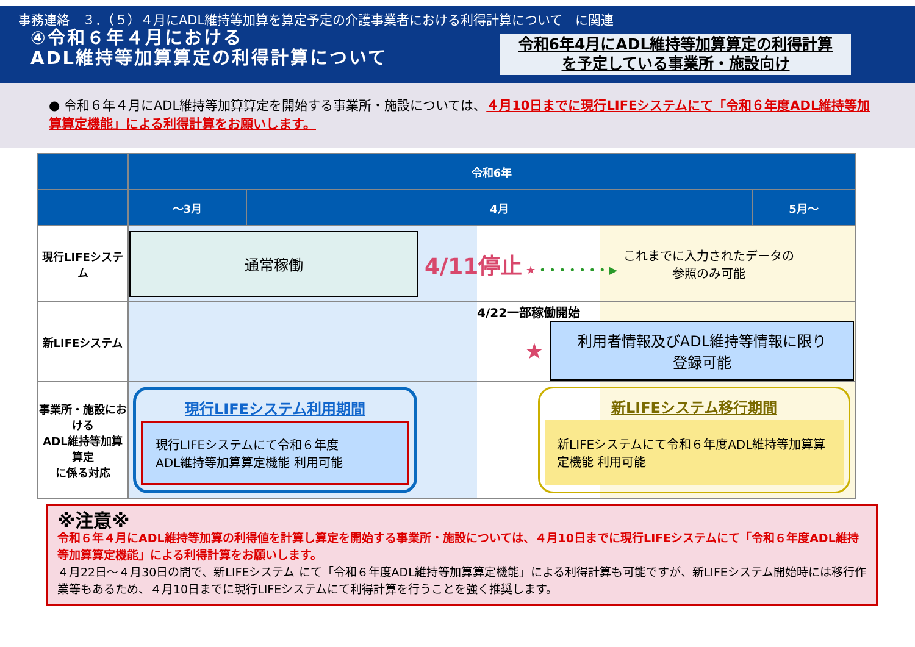事務連絡　３．（５）４月にADL維持等加算を算定予定の介護事業者における利得計算について　に関連
④令和６年４月における
ADL維持等加算算定の利得計算について
令和6年4月にADL維持等加算算定の利得計算
を予定している事業所・施設向け
● 令和６年４月にADL維持等加算算定を開始する事業所・施設については、４月10日までに現行LIFEシステムにて「令和６年度ADL維持等加算算定機能」による利得計算をお願いします。
| | 令和6年 | | |
| --- | --- | --- | --- |
| | ～3月 | 4月 | 5月～ |
| 現行LIFEシステム | 通常稼働 4/11停止 ★ • • • • • • • ▶ これまでに入力されたデータの 参照のみ可能 | | |
| 新LIFEシステム | 4/22一部稼働開始 ★ 利用者情報及びADL維持等情報に限り 登録可能 | | |
| 事業所・施設における ADL維持等加算算定 に係る対応 | 現行LIFEシステム利用期間 現行LIFEシステムにて令和６年度 ADL維持等加算算定機能 利用可能 新LIFEシステム移行期間 新LIFEシステムにて令和６年度ADL維持等加算算定機能 利用可能 | | |
※注意※
令和６年４月にADL維持等加算の利得値を計算し算定を開始する事業所・施設については、４月10日までに現行LIFEシステムにて「令和６年度ADL維持等加算算定機能」による利得計算をお願いします。
４月22日～４月30日の間で、新LIFEシステム にて「令和６年度ADL維持等加算算定機能」による利得計算も可能ですが、新LIFEシステム開始時には移行作業等もあるため、４月10日までに現行LIFEシステムにて利得計算を行うことを強く推奨します。